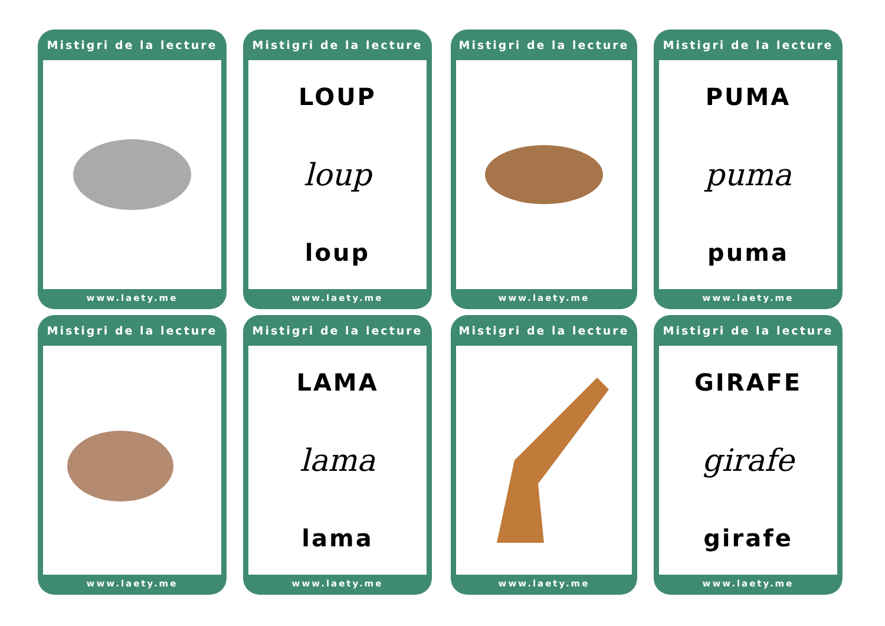Mistigri de la lecture
www.laety.me
Mistigri de la lecture
LOUP
loup
loup
www.laety.me
Mistigri de la lecture
www.laety.me
Mistigri de la lecture
PUMA
puma
puma
www.laety.me
Mistigri de la lecture
www.laety.me
Mistigri de la lecture
LAMA
lama
lama
www.laety.me
Mistigri de la lecture
www.laety.me
Mistigri de la lecture
GIRAFE
girafe
girafe
www.laety.me